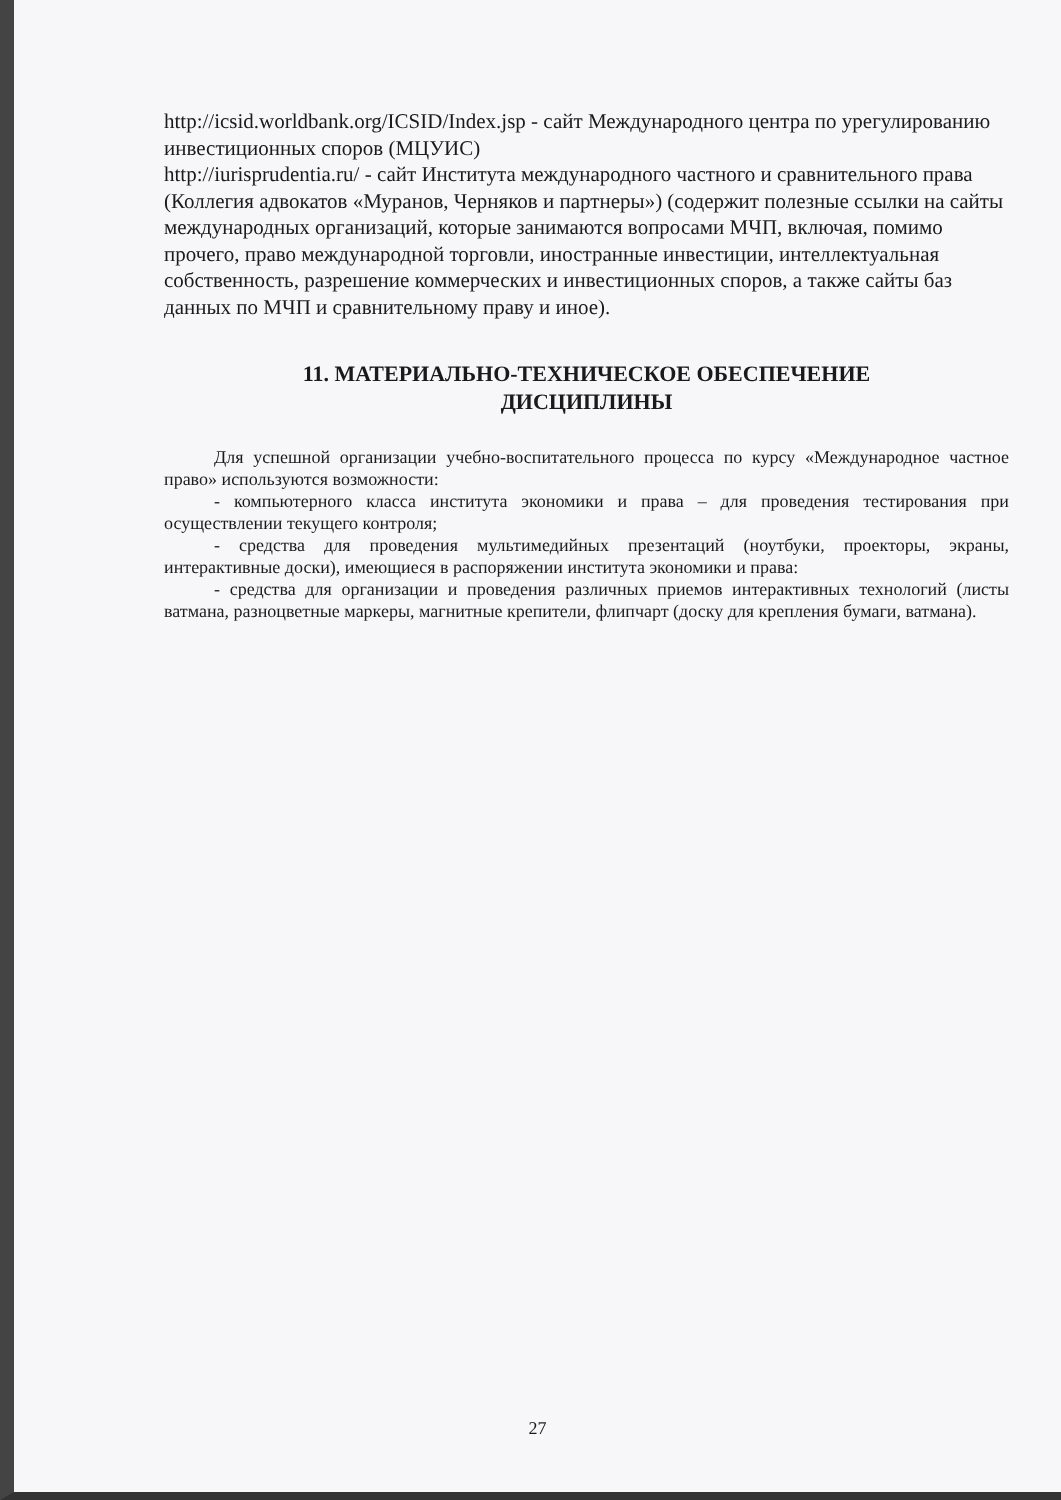http://icsid.worldbank.org/ICSID/Index.jsp - сайт Международного центра по урегулированию инвестиционных споров (МЦУИС)
http://iurisprudentia.ru/ - сайт Института международного частного и сравнительного права (Коллегия адвокатов «Муранов, Черняков и партнеры») (содержит полезные ссылки на сайты международных организаций, которые занимаются вопросами МЧП, включая, помимо прочего, право международной торговли, иностранные инвестиции, интеллектуальная собственность, разрешение коммерческих и инвестиционных споров, а также сайты баз данных по МЧП и сравнительному праву и иное).
11. МАТЕРИАЛЬНО-ТЕХНИЧЕСКОЕ ОБЕСПЕЧЕНИЕ
ДИСЦИПЛИНЫ
Для успешной организации учебно-воспитательного процесса по курсу «Международное частное право» используются возможности:
- компьютерного класса института экономики и права – для проведения тестирования при осуществлении текущего контроля;
- средства для проведения мультимедийных презентаций (ноутбуки, проекторы, экраны, интерактивные доски), имеющиеся в распоряжении института экономики и права:
- средства для организации и проведения различных приемов интерактивных технологий (листы ватмана, разноцветные маркеры, магнитные крепители, флипчарт (доску для крепления бумаги, ватмана).
27